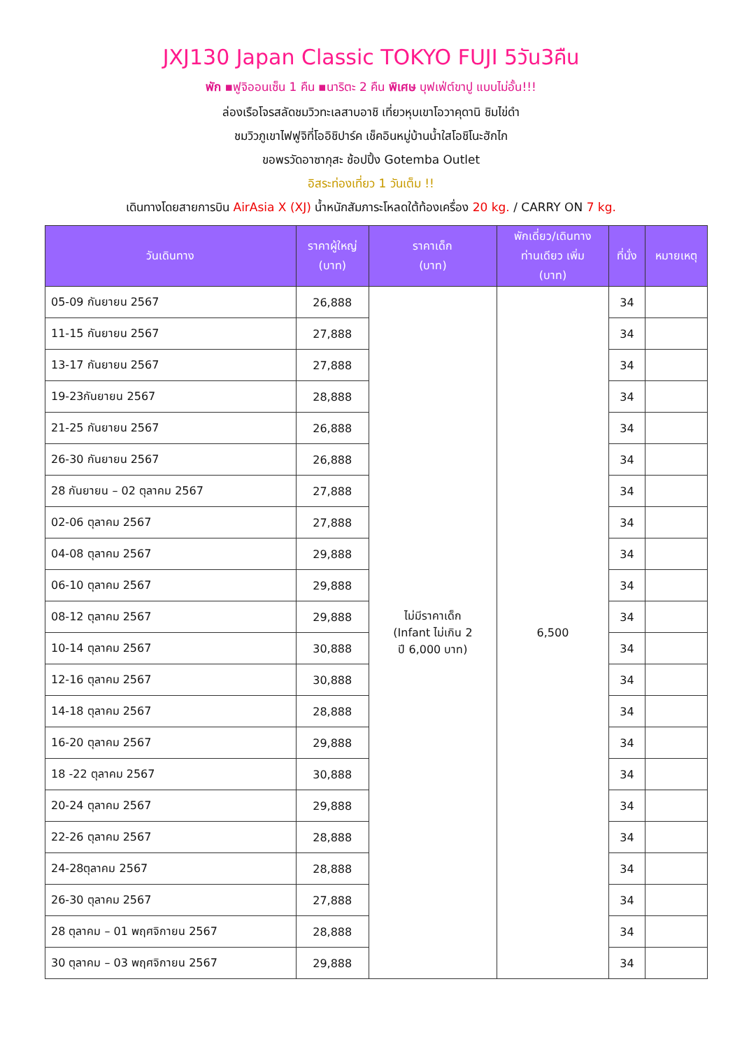JXJ130 Japan Classic TOKYO FUJI 5วัน3คืน
พัก ▪ฟูจิออนเซ็น 1 คืน ▪นาริตะ 2 คืน พิเศษ บุฟเฟ่ต์ขาปู แบบไม่อั้น!!!
ล่องเรือโจรสลัดชมวิวทะเลสาบอาชิ เที่ยวหุบเขาโอวาคุดานิ ชิมไข่ดำ
ชมวิวภูเขาไฟฟูจิที่โออิชิปาร์ค เช็คอินหมู่บ้านน้ำใสโอชิโนะฮักไก
ขอพรวัดอาซากุสะ ช้อปปิ้ง Gotemba Outlet
อิสระท่องเที่ยว 1 วันเต็ม !!
เดินทางโดยสายการบิน AirAsia X (XJ) น้ำหนักสัมภาระโหลดใต้ท้องเครื่อง 20 kg. / CARRY ON 7 kg.
| วันเดินทาง | ราคาผู้ใหญ่ (บาท) | ราคาเด็ก (บาท) | พักเดี่ยว/เดินทาง ท่านเดียว เพิ่ม (บาท) | ที่นั่ง | หมายเหตุ |
| --- | --- | --- | --- | --- | --- |
| 05-09 กันยายน 2567 | 26,888 | ไม่มีราคาเด็ก (Infant ไม่เกิน 2 ปี 6,000 บาท) | 6,500 | 34 | |
| 11-15 กันยายน 2567 | 27,888 | | | 34 | |
| 13-17 กันยายน 2567 | 27,888 | | | 34 | |
| 19-23กันยายน 2567 | 28,888 | | | 34 | |
| 21-25 กันยายน 2567 | 26,888 | | | 34 | |
| 26-30 กันยายน 2567 | 26,888 | | | 34 | |
| 28 กันยายน – 02 ตุลาคม 2567 | 27,888 | | | 34 | |
| 02-06 ตุลาคม 2567 | 27,888 | | | 34 | |
| 04-08 ตุลาคม 2567 | 29,888 | | | 34 | |
| 06-10 ตุลาคม 2567 | 29,888 | | | 34 | |
| 08-12 ตุลาคม 2567 | 29,888 | | | 34 | |
| 10-14 ตุลาคม 2567 | 30,888 | | | 34 | |
| 12-16 ตุลาคม 2567 | 30,888 | | | 34 | |
| 14-18 ตุลาคม 2567 | 28,888 | | | 34 | |
| 16-20 ตุลาคม 2567 | 29,888 | | | 34 | |
| 18 -22 ตุลาคม 2567 | 30,888 | | | 34 | |
| 20-24 ตุลาคม 2567 | 29,888 | | | 34 | |
| 22-26 ตุลาคม 2567 | 28,888 | | | 34 | |
| 24-28ตุลาคม 2567 | 28,888 | | | 34 | |
| 26-30 ตุลาคม 2567 | 27,888 | | | 34 | |
| 28 ตุลาคม – 01 พฤศจิกายน 2567 | 28,888 | | | 34 | |
| 30 ตุลาคม – 03 พฤศจิกายน 2567 | 29,888 | | | 34 | |